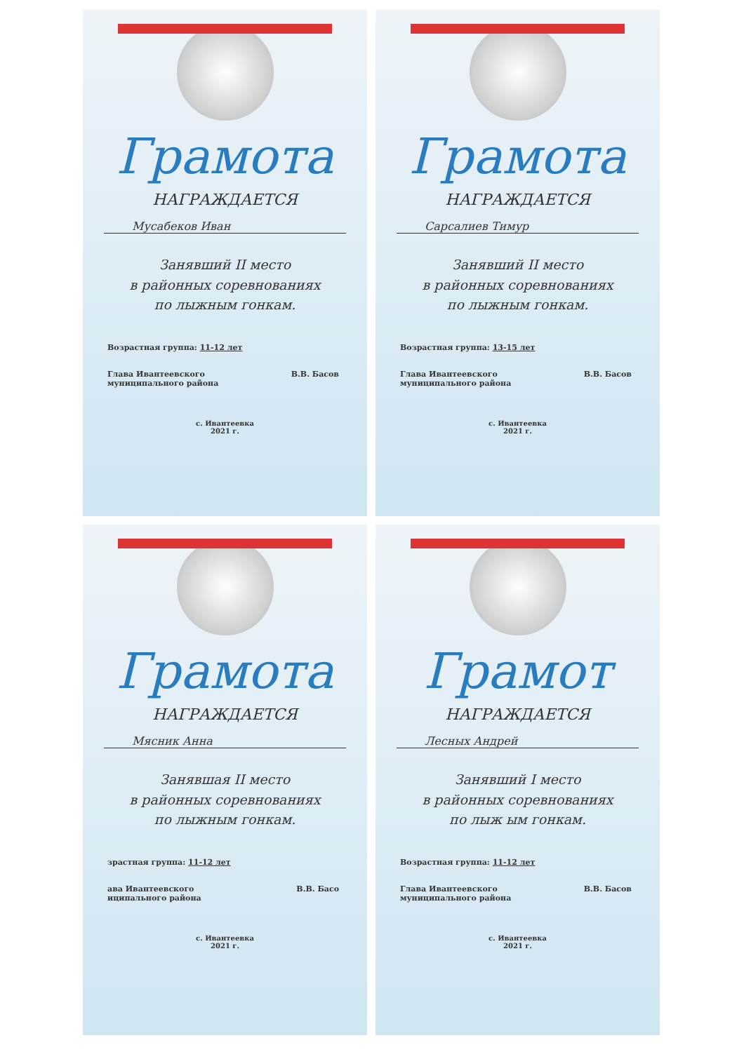Грамота
НАГРАЖДАЕТСЯ
Мусабеков Иван
Занявший II место
в районных соревнованиях
по лыжным гонкам.
Возрастная группа: 11-12 лет
Глава Ивантеевского
муниципального района В.В. Басов
с. Ивантеевка
2021 г.
Грамота
НАГРАЖДАЕТСЯ
Сарсалиев Тимур
Занявший II место
в районных соревнованиях
по лыжным гонкам.
Возрастная группа: 13-15 лет
Глава Ивантеевского
муниципального района В.В. Басов
с. Ивантеевка
2021 г.
Грамота
НАГРАЖДАЕТСЯ
Мясник Анна
Занявшая II место
в районных соревнованиях
по лыжным гонкам.
зрастная группа: 11-12 лет
ава Ивантеевского
иципального района В.В. Басо
с. Ивантеевка
2021 г.
Грамот
НАГРАЖДАЕТСЯ
Лесных Андрей
Занявший I место
в районных соревнованиях
по лыж ым гонкам.
Возрастная группа: 11-12 лет
Глава Ивантеевского
муниципального района В.В. Басов
с. Ивантеевка
2021 г.